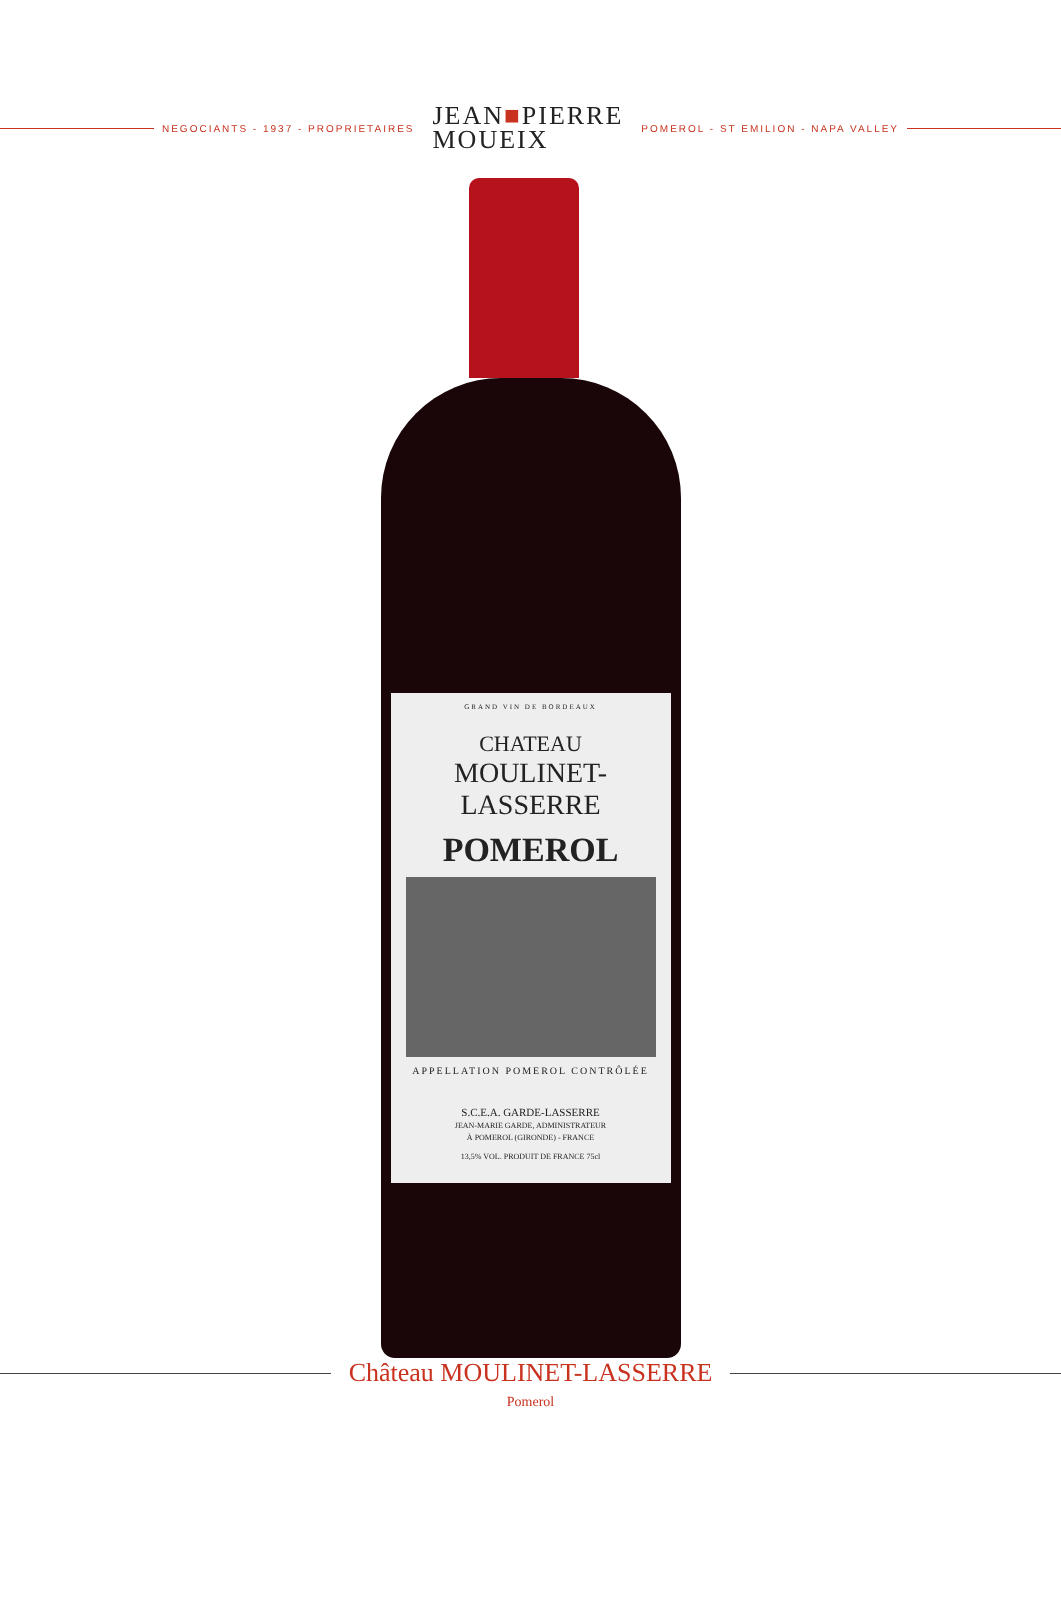NEGOCIANTS - 1937 - PROPRIETAIRES
JEAN■PIERRE
MOUEIX
POMEROL - ST EMILION - NAPA VALLEY
GRAND VIN DE BORDEAUX
CHATEAU
MOULINET-LASSERRE
POMEROL
APPELLATION POMEROL CONTRÔLÉE
S.C.E.A. GARDE-LASSERRE
JEAN-MARIE GARDE, ADMINISTRATEUR
À POMEROL (GIRONDE) - FRANCE
13,5% VOL. PRODUIT DE FRANCE 75cl
Château MOULINET-LASSERRE
Pomerol